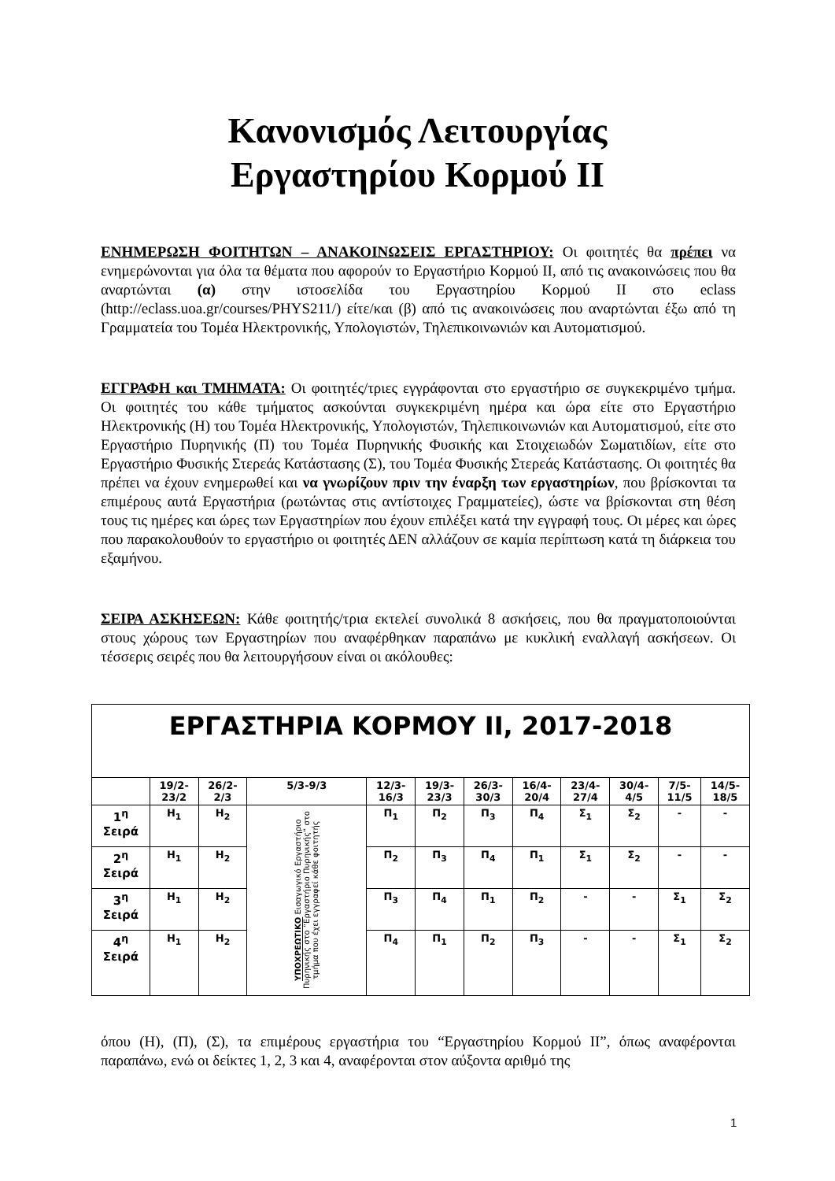Κανονισμός Λειτουργίας
Εργαστηρίου Κορμού ΙΙ
ΕΝΗΜΕΡΩΣΗ ΦΟΙΤΗΤΩΝ – ΑΝΑΚΟΙΝΩΣΕΙΣ ΕΡΓΑΣΤΗΡΙΟΥ: Οι φοιτητές θα πρέπει να ενημερώνονται για όλα τα θέματα που αφορούν το Εργαστήριο Κορμού ΙΙ, από τις ανακοινώσεις που θα αναρτώνται (α) στην ιστοσελίδα του Εργαστηρίου Κορμού ΙΙ στο eclass (http://eclass.uoa.gr/courses/PHYS211/) είτε/και (β) από τις ανακοινώσεις που αναρτώνται έξω από τη Γραμματεία του Τομέα Ηλεκτρονικής, Υπολογιστών, Τηλεπικοινωνιών και Αυτοματισμού.
ΕΓΓΡΑΦΗ και ΤΜΗΜΑΤΑ: Οι φοιτητές/τριες εγγράφονται στο εργαστήριο σε συγκεκριμένο τμήμα. Οι φοιτητές του κάθε τμήματος ασκούνται συγκεκριμένη ημέρα και ώρα είτε στο Εργαστήριο Ηλεκτρονικής (Η) του Τομέα Ηλεκτρονικής, Υπολογιστών, Τηλεπικοινωνιών και Αυτοματισμού, είτε στο Εργαστήριο Πυρηνικής (Π) του Τομέα Πυρηνικής Φυσικής και Στοιχειωδών Σωματιδίων, είτε στο Εργαστήριο Φυσικής Στερεάς Κατάστασης (Σ), του Τομέα Φυσικής Στερεάς Κατάστασης. Οι φοιτητές θα πρέπει να έχουν ενημερωθεί και να γνωρίζουν πριν την έναρξη των εργαστηρίων, που βρίσκονται τα επιμέρους αυτά Εργαστήρια (ρωτώντας στις αντίστοιχες Γραμματείες), ώστε να βρίσκονται στη θέση τους τις ημέρες και ώρες των Εργαστηρίων που έχουν επιλέξει κατά την εγγραφή τους. Οι μέρες και ώρες που παρακολουθούν το εργαστήριο οι φοιτητές ΔΕΝ αλλάζουν σε καμία περίπτωση κατά τη διάρκεια του εξαμήνου.
ΣΕΙΡΑ ΑΣΚΗΣΕΩΝ: Κάθε φοιτητής/τρια εκτελεί συνολικά 8 ασκήσεις, που θα πραγματοποιούνται στους χώρους των Εργαστηρίων που αναφέρθηκαν παραπάνω με κυκλική εναλλαγή ασκήσεων. Οι τέσσερις σειρές που θα λειτουργήσουν είναι οι ακόλουθες:
| ΕΡΓΑΣΤΗΡΙΑ ΚΟΡΜΟΥ ΙΙ, 2017-2018 | | | | | | | | | | | |
| | 19/2- 23/2 | 26/2- 2/3 | 5/3-9/3 | 12/3- 16/3 | 19/3- 23/3 | 26/3- 30/3 | 16/4- 20/4 | 23/4- 27/4 | 30/4- 4/5 | 7/5- 11/5 | 14/5- 18/5 |
| 1<sup>η</sup> Σειρά | Η<sub>1</sub> | Η<sub>2</sub> | ΥΠΟΧΡΕΩΤΙΚΟ Εισαγωγικό Εργαστήριο Πυρηνικής στο “Εργαστήριο Πυρηνικής” στο τμήμα που έχει εγγραφεί κάθε φοιτητής | Π<sub>1</sub> | Π<sub>2</sub> | Π<sub>3</sub> | Π<sub>4</sub> | Σ<sub>1</sub> | Σ<sub>2</sub> | - | - |
| 2<sup>η</sup> Σειρά | Η<sub>1</sub> | Η<sub>2</sub> | | Π<sub>2</sub> | Π<sub>3</sub> | Π<sub>4</sub> | Π<sub>1</sub> | Σ<sub>1</sub> | Σ<sub>2</sub> | - | - |
| 3<sup>η</sup> Σειρά | Η<sub>1</sub> | Η<sub>2</sub> | | Π<sub>3</sub> | Π<sub>4</sub> | Π<sub>1</sub> | Π<sub>2</sub> | - | - | Σ<sub>1</sub> | Σ<sub>2</sub> |
| 4<sup>η</sup> Σειρά | Η<sub>1</sub> | Η<sub>2</sub> | | Π<sub>4</sub> | Π<sub>1</sub> | Π<sub>2</sub> | Π<sub>3</sub> | - | - | Σ<sub>1</sub> | Σ<sub>2</sub> |
όπου (Η), (Π), (Σ), τα επιμέρους εργαστήρια του “Εργαστηρίου Κορμού ΙΙ”, όπως αναφέρονται παραπάνω, ενώ οι δείκτες 1, 2, 3 και 4, αναφέρονται στον αύξοντα αριθμό της
1